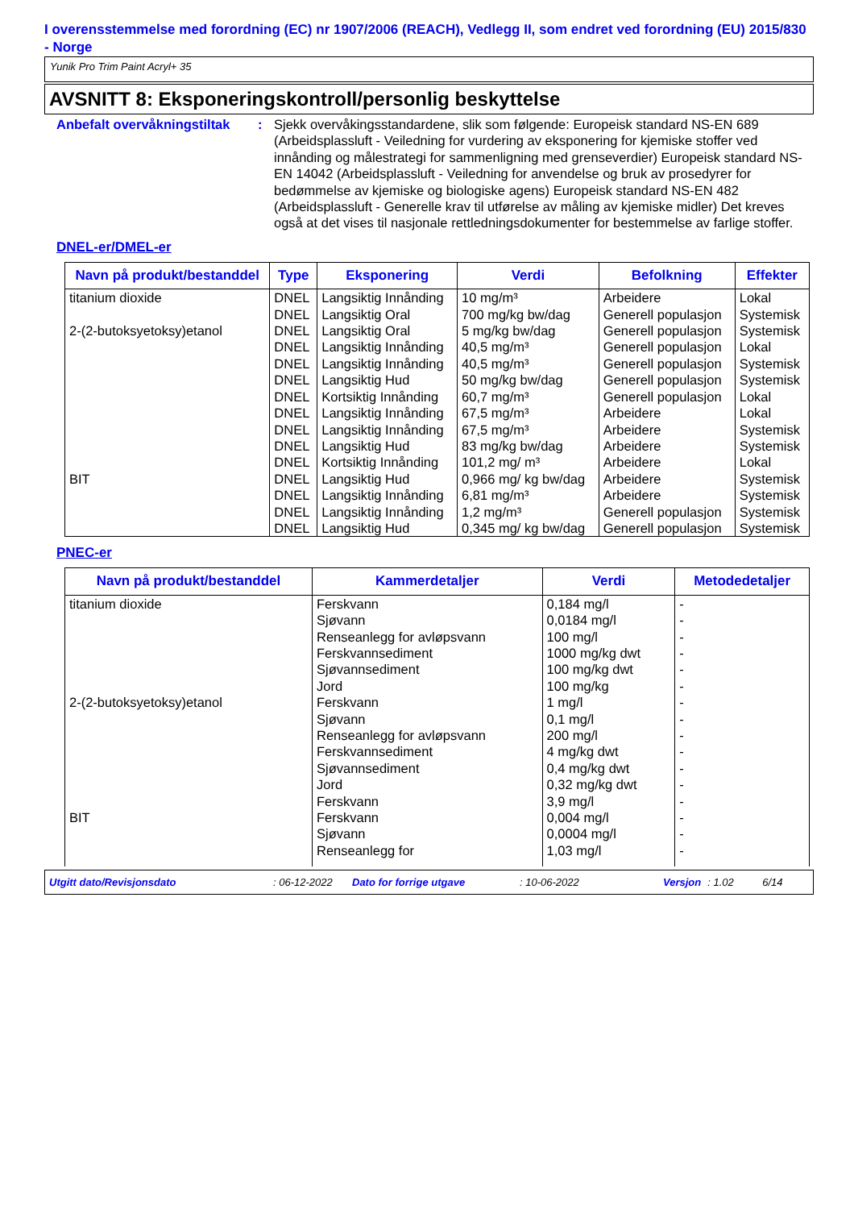I overensstemmelse med forordning (EC) nr 1907/2006 (REACH), Vedlegg II, som endret ved forordning (EU) 2015/830 - Norge
Yunik Pro Trim Paint Acryl+ 35
AVSNITT 8: Eksponeringskontroll/personlig beskyttelse
Anbefalt overvåkningstiltak
: Sjekk overvåkingsstandardene, slik som følgende: Europeisk standard NS-EN 689 (Arbeidsplassluft - Veiledning for vurdering av eksponering for kjemiske stoffer ved innånding og målestrategi for sammenligning med grenseverdier) Europeisk standard NS-EN 14042 (Arbeidsplassluft - Veiledning for anvendelse og bruk av prosedyrer for bedømmelse av kjemiske og biologiske agens) Europeisk standard NS-EN 482 (Arbeidsplassluft - Generelle krav til utførelse av måling av kjemiske midler) Det kreves også at det vises til nasjonale rettledningsdokumenter for bestemmelse av farlige stoffer.
DNEL-er/DMEL-er
| Navn på produkt/bestanddel | Type | Eksponering | Verdi | Befolkning | Effekter |
| --- | --- | --- | --- | --- | --- |
| titanium dioxide | DNEL | Langsiktig Innånding | 10 mg/m³ | Arbeidere | Lokal |
| | DNEL | Langsiktig Oral | 700 mg/kg bw/dag | Generell populasjon | Systemisk |
| 2-(2-butoksyetoksy)etanol | DNEL | Langsiktig Oral | 5 mg/kg bw/dag | Generell populasjon | Systemisk |
| | DNEL | Langsiktig Innånding | 40,5 mg/m³ | Generell populasjon | Lokal |
| | DNEL | Langsiktig Innånding | 40,5 mg/m³ | Generell populasjon | Systemisk |
| | DNEL | Langsiktig Hud | 50 mg/kg bw/dag | Generell populasjon | Systemisk |
| | DNEL | Kortsiktig Innånding | 60,7 mg/m³ | Generell populasjon | Lokal |
| | DNEL | Langsiktig Innånding | 67,5 mg/m³ | Arbeidere | Lokal |
| | DNEL | Langsiktig Innånding | 67,5 mg/m³ | Arbeidere | Systemisk |
| | DNEL | Langsiktig Hud | 83 mg/kg bw/dag | Arbeidere | Systemisk |
| | DNEL | Kortsiktig Innånding | 101,2 mg/ m³ | Arbeidere | Lokal |
| BIT | DNEL | Langsiktig Hud | 0,966 mg/ kg bw/dag | Arbeidere | Systemisk |
| | DNEL | Langsiktig Innånding | 6,81 mg/m³ | Arbeidere | Systemisk |
| | DNEL | Langsiktig Innånding | 1,2 mg/m³ | Generell populasjon | Systemisk |
| | DNEL | Langsiktig Hud | 0,345 mg/ kg bw/dag | Generell populasjon | Systemisk |
PNEC-er
| Navn på produkt/bestanddel | Kammerdetaljer | Verdi | Metodedetaljer |
| --- | --- | --- | --- |
| titanium dioxide | Ferskvann | 0,184 mg/l | - |
| | Sjøvann | 0,0184 mg/l | - |
| | Renseanlegg for avløpsvann | 100 mg/l | - |
| | Ferskvannsediment | 1000 mg/kg dwt | - |
| | Sjøvannsediment | 100 mg/kg dwt | - |
| | Jord | 100 mg/kg | - |
| 2-(2-butoksyetoksy)etanol | Ferskvann | 1 mg/l | - |
| | Sjøvann | 0,1 mg/l | - |
| | Renseanlegg for avløpsvann | 200 mg/l | - |
| | Ferskvannsediment | 4 mg/kg dwt | - |
| | Sjøvannsediment | 0,4 mg/kg dwt | - |
| | Jord | 0,32 mg/kg dwt | - |
| | Ferskvann | 3,9 mg/l | - |
| BIT | Ferskvann | 0,004 mg/l | - |
| | Sjøvann | 0,0004 mg/l | - |
| | Renseanlegg for | 1,03 mg/l | - |
Utgitt dato/Revisjonsdato: 06-12-2022 Dato for forrige utgave: 10-06-2022 Versjon: 1.02 6/14